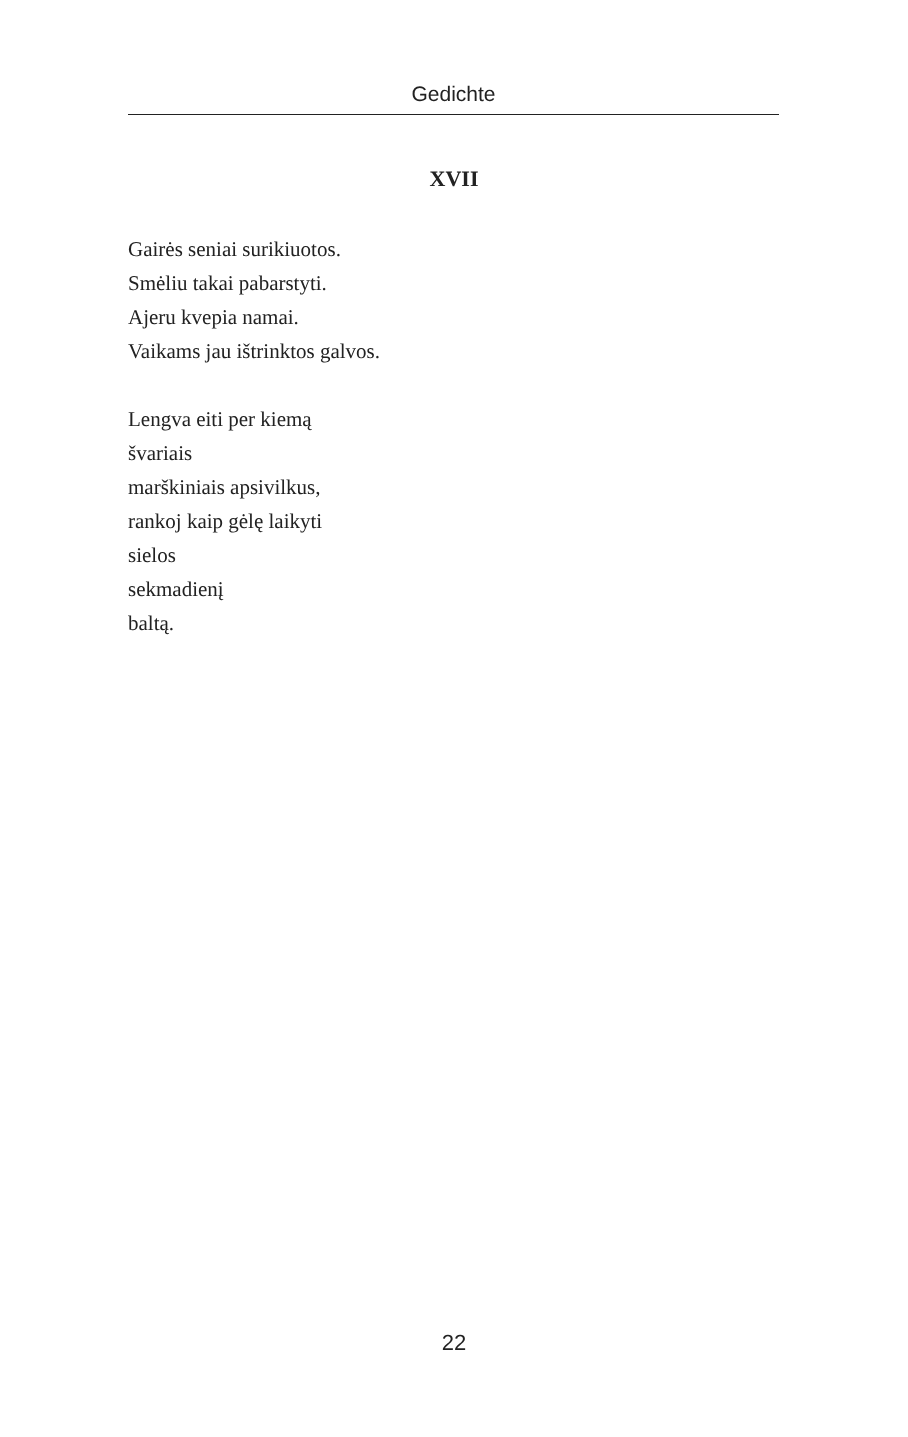Gedichte
XVII
Gairės seniai surikiuotos.
Smėliu takai pabarstyti.
Ajeru kvepia namai.
Vaikams jau ištrinktos galvos.
Lengva eiti per kiemą
švariais
marškiniais apsivilkus,
rankoj kaip gėlę laikyti
sielos
sekmadienį
baltą.
22